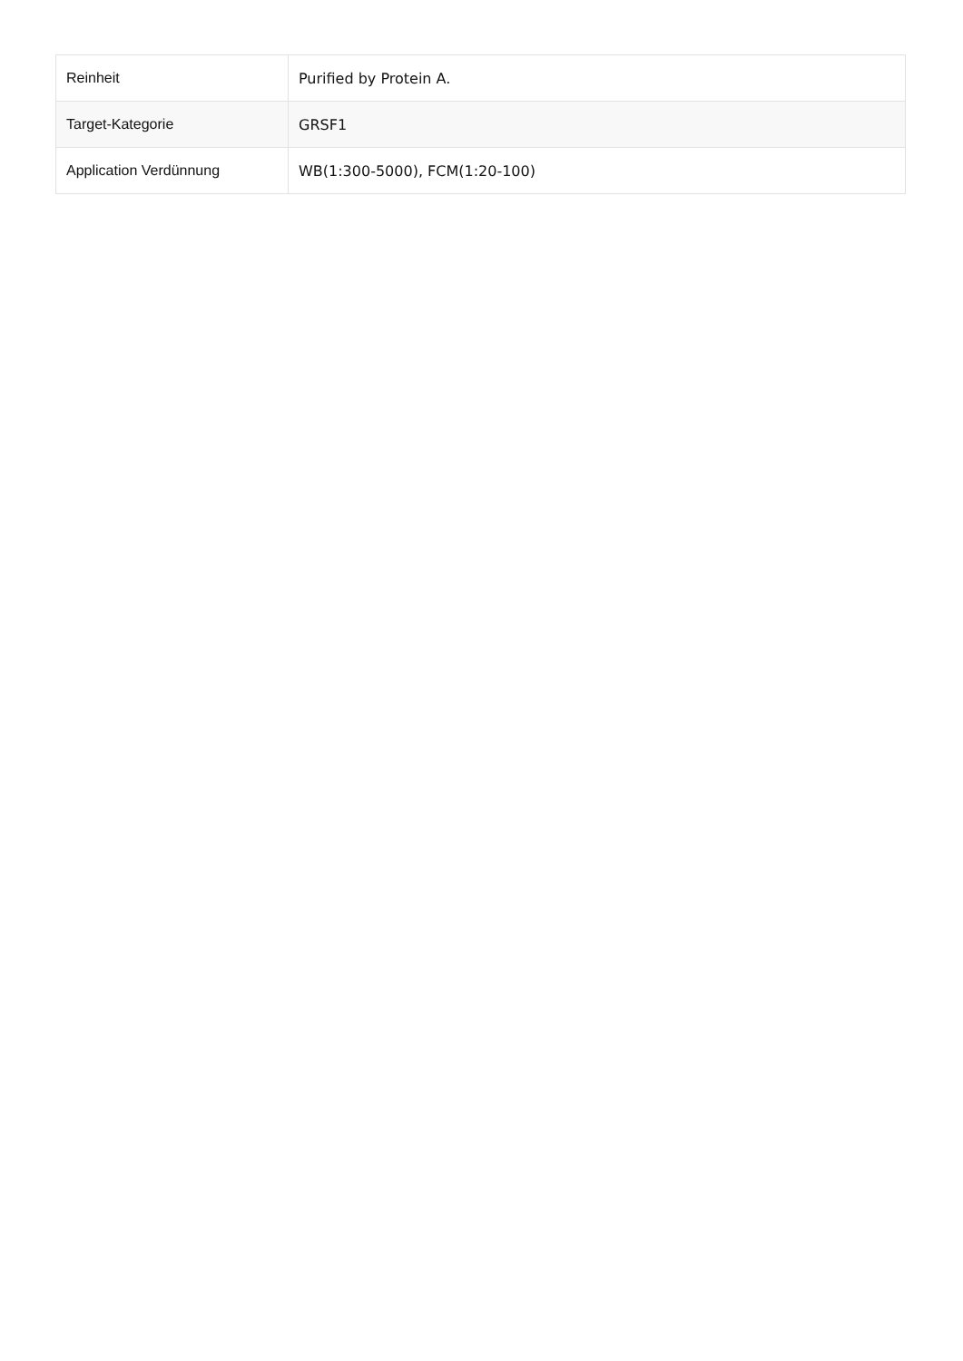| Reinheit | Purified by Protein A. |
| Target-Kategorie | GRSF1 |
| Application Verdünnung | WB(1:300-5000), FCM(1:20-100) |